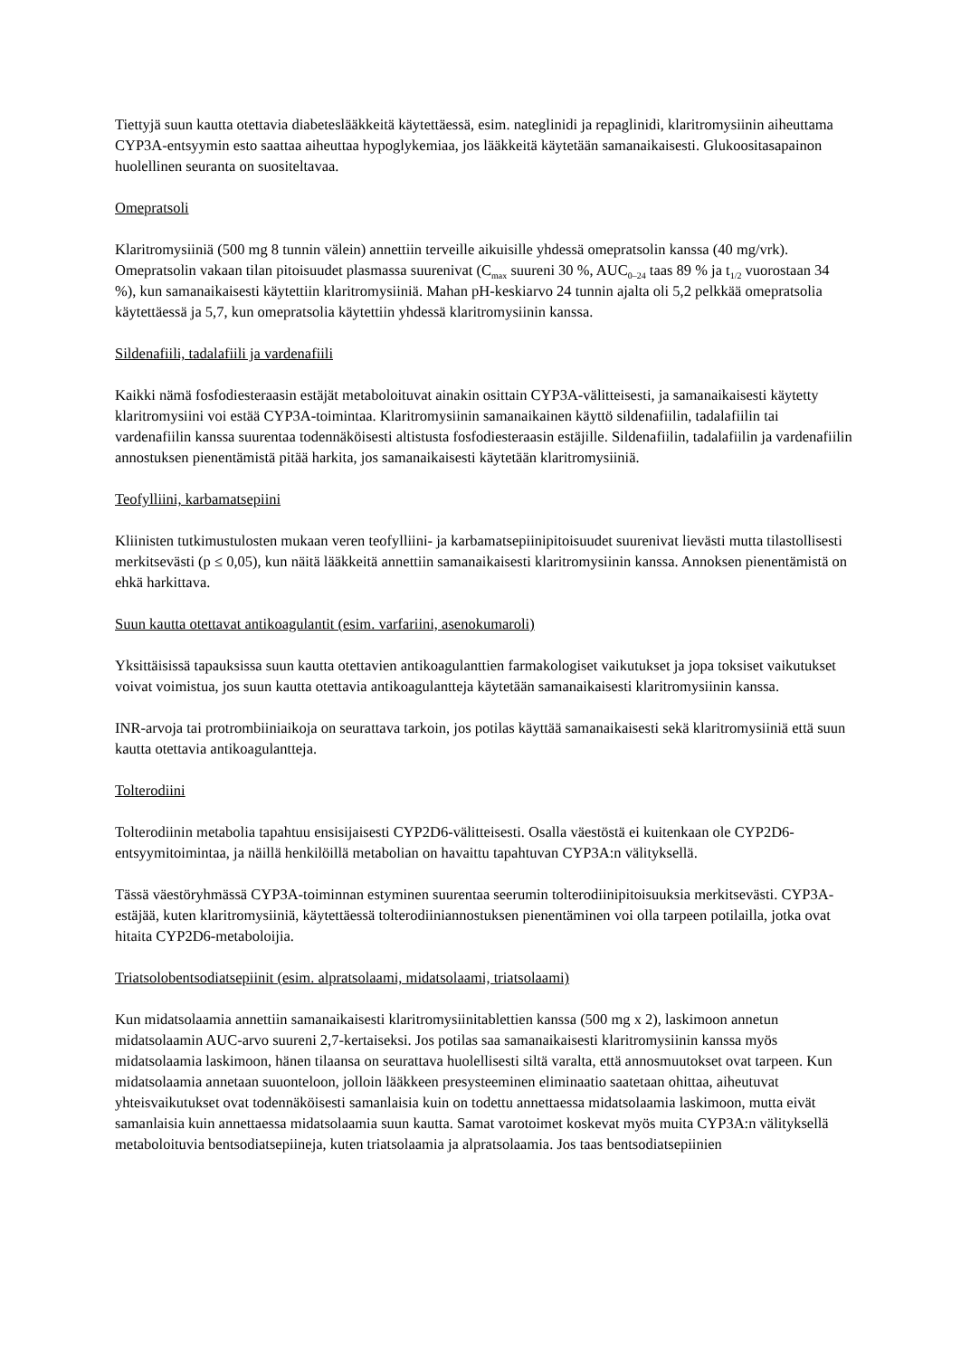Tiettyjä suun kautta otettavia diabeteslääkkeitä käytettäessä, esim. nateglinidi ja repaglinidi, klaritromysiinin aiheuttama CYP3A-entsyymin esto saattaa aiheuttaa hypoglykemiaa, jos lääkkeitä käytetään samanaikaisesti. Glukoositasapainon huolellinen seuranta on suositeltavaa.
Omepratsoli
Klaritromysiiniä (500 mg 8 tunnin välein) annettiin terveille aikuisille yhdessä omepratsolin kanssa (40 mg/vrk). Omepratsolin vakaan tilan pitoisuudet plasmassa suurenivat (C<sub>max</sub> suureni 30 %, AUC<sub>0–24</sub> taas 89 % ja t<sub>1/2</sub> vuorostaan 34 %), kun samanaikaisesti käytettiin klaritromysiiniä. Mahan pH-keskiarvo 24 tunnin ajalta oli 5,2 pelkkää omepratsolia käytettäessä ja 5,7, kun omepratsolia käytettiin yhdessä klaritromysiinin kanssa.
Sildenafiili, tadalafiili ja vardenafiili
Kaikki nämä fosfodiesteraasin estäjät metaboloituvat ainakin osittain CYP3A-välitteisesti, ja samanaikaisesti käytetty klaritromysiini voi estää CYP3A-toimintaa. Klaritromysiinin samanaikainen käyttö sildenafiilin, tadalafiilin tai vardenafiilin kanssa suurentaa todennäköisesti altistusta fosfodiesteraasin estäjille. Sildenafiilin, tadalafiilin ja vardenafiilin annostuksen pienentämistä pitää harkita, jos samanaikaisesti käytetään klaritromysiiniä.
Teofylliini, karbamatsepiini
Kliinisten tutkimustulosten mukaan veren teofylliini- ja karbamatsepiinipitoisuudet suurenivat lievästi mutta tilastollisesti merkitsevästi (p ≤ 0,05), kun näitä lääkkeitä annettiin samanaikaisesti klaritromysiinin kanssa. Annoksen pienentämistä on ehkä harkittava.
Suun kautta otettavat antikoagulantit (esim. varfariini, asenokumaroli)
Yksittäisissä tapauksissa suun kautta otettavien antikoagulanttien farmakologiset vaikutukset ja jopa toksiset vaikutukset voivat voimistua, jos suun kautta otettavia antikoagulantteja käytetään samanaikaisesti klaritromysiinin kanssa.
INR-arvoja tai protrombiiniaikoja on seurattava tarkoin, jos potilas käyttää samanaikaisesti sekä klaritromysiiniä että suun kautta otettavia antikoagulantteja.
Tolterodiini
Tolterodiinin metabolia tapahtuu ensisijaisesti CYP2D6-välitteisesti. Osalla väestöstä ei kuitenkaan ole CYP2D6-entsyymitoimintaa, ja näillä henkilöillä metabolian on havaittu tapahtuvan CYP3A:n välityksellä.
Tässä väestöryhmässä CYP3A-toiminnan estyminen suurentaa seerumin tolterodiinipitoisuuksia merkitsevästi. CYP3A-estäjää, kuten klaritromysiiniä, käytettäessä tolterodiiniannostuksen pienentäminen voi olla tarpeen potilailla, jotka ovat hitaita CYP2D6-metaboloijia.
Triatsolobentsodiatsepiinit (esim. alpratsolaami, midatsolaami, triatsolaami)
Kun midatsolaamia annettiin samanaikaisesti klaritromysiinitablettien kanssa (500 mg x 2), laskimoon annetun midatsolaamin AUC-arvo suureni 2,7-kertaiseksi. Jos potilas saa samanaikaisesti klaritromysiinin kanssa myös midatsolaamia laskimoon, hänen tilaansa on seurattava huolellisesti siltä varalta, että annosmuutokset ovat tarpeen. Kun midatsolaamia annetaan suuonteloon, jolloin lääkkeen presysteeminen eliminaatio saatetaan ohittaa, aiheutuvat yhteisvaikutukset ovat todennäköisesti samanlaisia kuin on todettu annettaessa midatsolaamia laskimoon, mutta eivät samanlaisia kuin annettaessa midatsolaamia suun kautta. Samat varotoimet koskevat myös muita CYP3A:n välityksellä metaboloituvia bentsodiatsepiineja, kuten triatsolaamia ja alpratsolaamia. Jos taas bentsodiatsepiinien